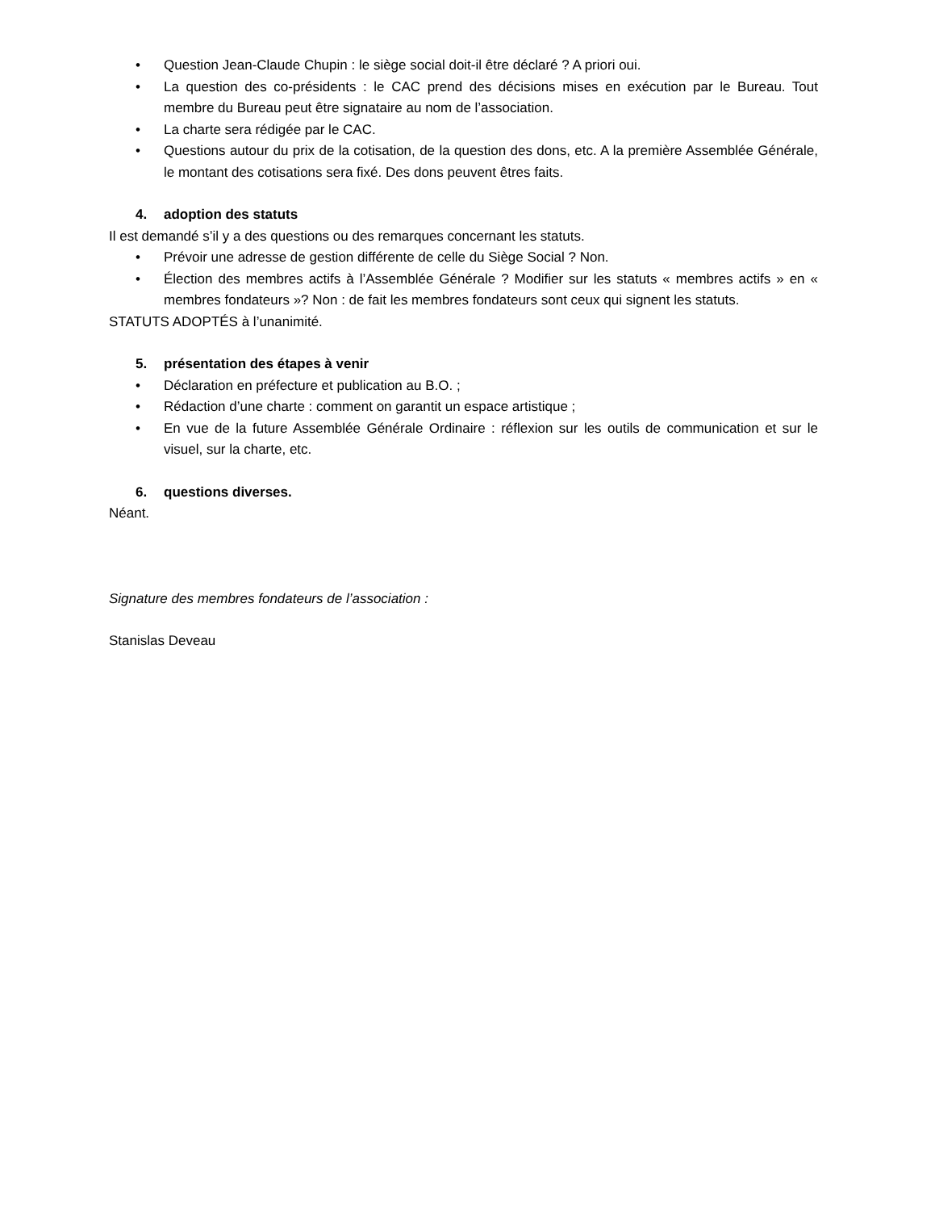• Question Jean-Claude Chupin : le siège social doit-il être déclaré ? A priori oui.
• La question des co-présidents : le CAC prend des décisions mises en exécution par le Bureau. Tout membre du Bureau peut être signataire au nom de l’association.
• La charte sera rédigée par le CAC.
• Questions autour du prix de la cotisation, de la question des dons, etc. A la première Assemblée Générale, le montant des cotisations sera fixé. Des dons peuvent êtres faits.
4. adoption des statuts
Il est demandé s’il y a des questions ou des remarques concernant les statuts.
• Prévoir une adresse de gestion différente de celle du Siège Social ? Non.
• Élection des membres actifs à l’Assemblée Générale ? Modifier sur les statuts « membres actifs » en « membres fondateurs »? Non : de fait les membres fondateurs sont ceux qui signent les statuts.
STATUTS ADOPTÉS à l’unanimité.
5. présentation des étapes à venir
• Déclaration en préfecture et publication au B.O. ;
• Rédaction d’une charte : comment on garantit un espace artistique ;
• En vue de la future Assemblée Générale Ordinaire : réflexion sur les outils de communication et sur le visuel, sur la charte, etc.
6. questions diverses.
Néant.
Signature des membres fondateurs de l’association :
Stanislas Deveau